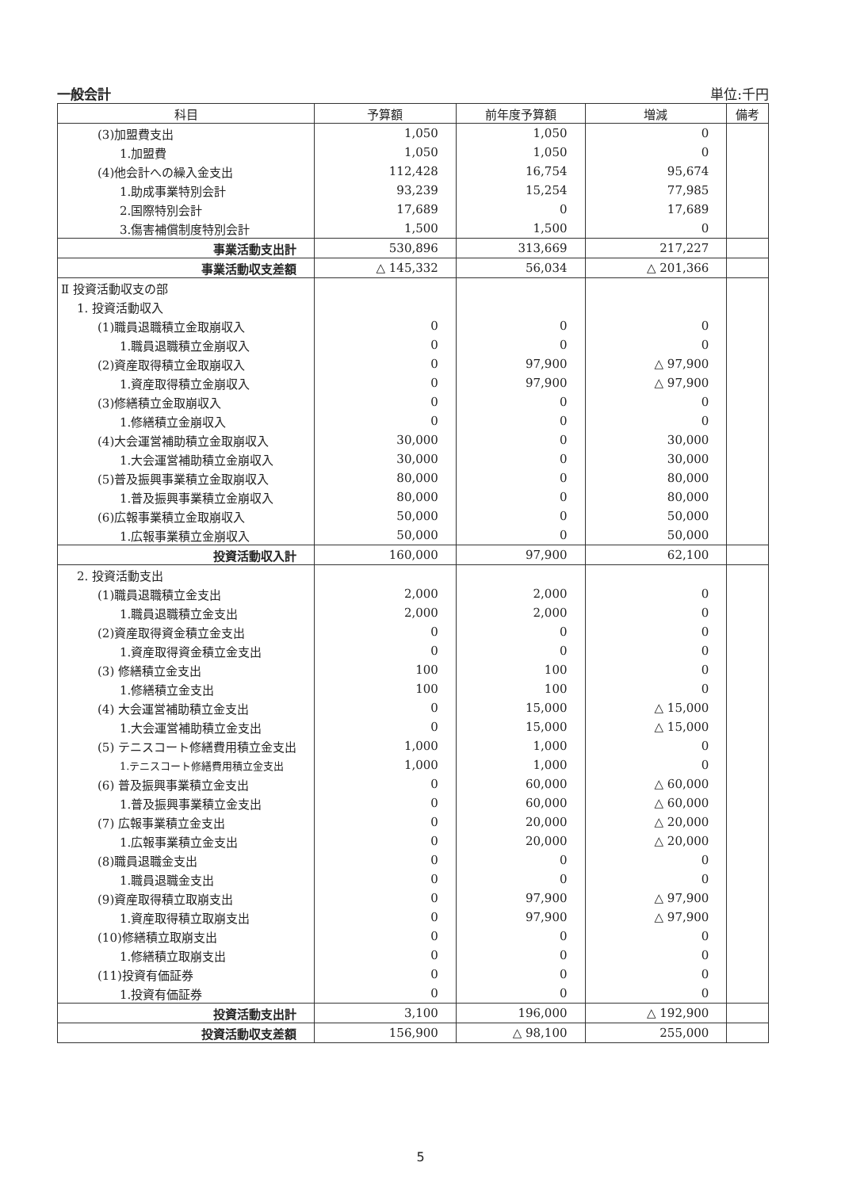一般会計 単位:千円
| 科目 | 予算額 | 前年度予算額 | 増減 | 備考 |
| --- | --- | --- | --- | --- |
| (3)加盟費支出 | 1,050 | 1,050 | 0 | |
| 1.加盟費 | 1,050 | 1,050 | 0 | |
| (4)他会計への繰入金支出 | 112,428 | 16,754 | 95,674 | |
| 1.助成事業特別会計 | 93,239 | 15,254 | 77,985 | |
| 2.国際特別会計 | 17,689 | 0 | 17,689 | |
| 3.傷害補償制度特別会計 | 1,500 | 1,500 | 0 | |
| 事業活動支出計 | 530,896 | 313,669 | 217,227 | |
| 事業活動収支差額 | △ 145,332 | 56,034 | △ 201,366 | |
| Ⅱ 投資活動収支の部 | | | | |
| 1. 投資活動収入 | | | | |
| (1)職員退職積立金取崩収入 | 0 | 0 | 0 | |
| 1.職員退職積立金崩収入 | 0 | 0 | 0 | |
| (2)資産取得積立金取崩収入 | 0 | 97,900 | △ 97,900 | |
| 1.資産取得積立金崩収入 | 0 | 97,900 | △ 97,900 | |
| (3)修繕積立金取崩収入 | 0 | 0 | 0 | |
| 1.修繕積立金崩収入 | 0 | 0 | 0 | |
| (4)大会運営補助積立金取崩収入 | 30,000 | 0 | 30,000 | |
| 1.大会運営補助積立金崩収入 | 30,000 | 0 | 30,000 | |
| (5)普及振興事業積立金取崩収入 | 80,000 | 0 | 80,000 | |
| 1.普及振興事業積立金崩収入 | 80,000 | 0 | 80,000 | |
| (6)広報事業積立金取崩収入 | 50,000 | 0 | 50,000 | |
| 1.広報事業積立金崩収入 | 50,000 | 0 | 50,000 | |
| 投資活動収入計 | 160,000 | 97,900 | 62,100 | |
| 2. 投資活動支出 | | | | |
| (1)職員退職積立金支出 | 2,000 | 2,000 | 0 | |
| 1.職員退職積立金支出 | 2,000 | 2,000 | 0 | |
| (2)資産取得資金積立金支出 | 0 | 0 | 0 | |
| 1.資産取得資金積立金支出 | 0 | 0 | 0 | |
| (3) 修繕積立金支出 | 100 | 100 | 0 | |
| 1.修繕積立金支出 | 100 | 100 | 0 | |
| (4) 大会運営補助積立金支出 | 0 | 15,000 | △ 15,000 | |
| 1.大会運営補助積立金支出 | 0 | 15,000 | △ 15,000 | |
| (5) テニスコート修繕費用積立金支出 | 1,000 | 1,000 | 0 | |
| 1.テニスコート修繕費用積立金支出 | 1,000 | 1,000 | 0 | |
| (6) 普及振興事業積立金支出 | 0 | 60,000 | △ 60,000 | |
| 1.普及振興事業積立金支出 | 0 | 60,000 | △ 60,000 | |
| (7) 広報事業積立金支出 | 0 | 20,000 | △ 20,000 | |
| 1.広報事業積立金支出 | 0 | 20,000 | △ 20,000 | |
| (8)職員退職金支出 | 0 | 0 | 0 | |
| 1.職員退職金支出 | 0 | 0 | 0 | |
| (9)資産取得積立取崩支出 | 0 | 97,900 | △ 97,900 | |
| 1.資産取得積立取崩支出 | 0 | 97,900 | △ 97,900 | |
| (10)修繕積立取崩支出 | 0 | 0 | 0 | |
| 1.修繕積立取崩支出 | 0 | 0 | 0 | |
| (11)投資有価証券 | 0 | 0 | 0 | |
| 1.投資有価証券 | 0 | 0 | 0 | |
| 投資活動支出計 | 3,100 | 196,000 | △ 192,900 | |
| 投資活動収支差額 | 156,900 | △ 98,100 | 255,000 | |
5